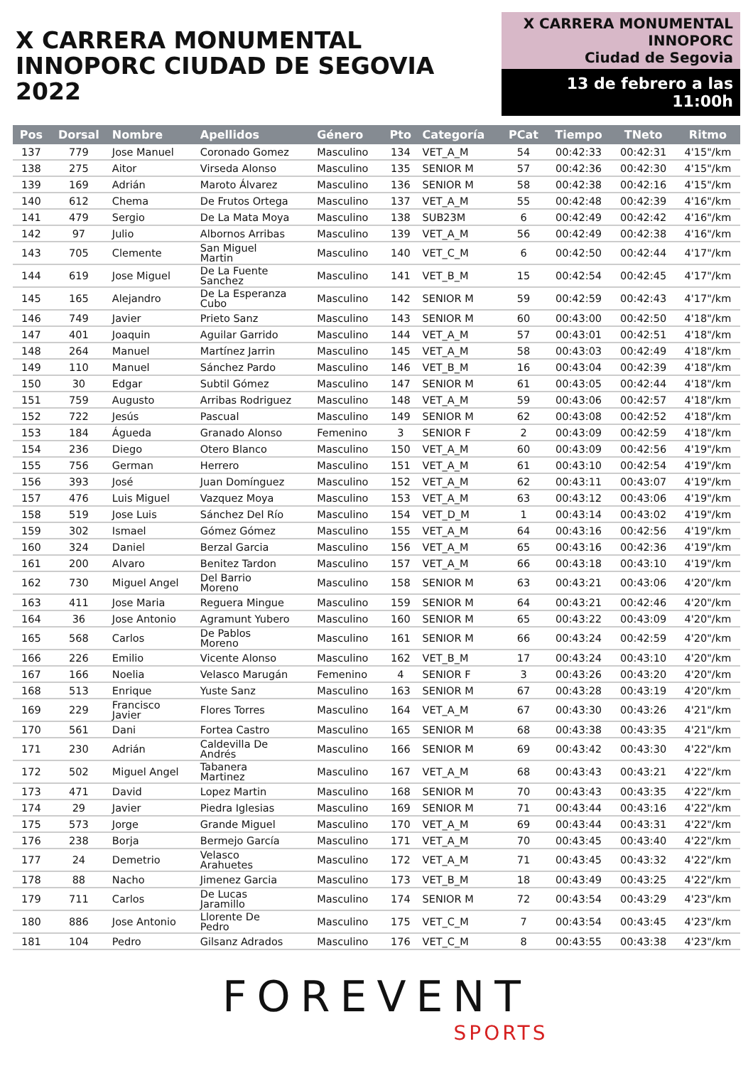X CARRERA MONUMENTAL
INNOPORC CIUDAD DE SEGOVIA 2022
X CARRERA MONUMENTAL
INNOPORC
Ciudad de Segovia
13 de febrero a las 11:00h
| Pos | Dorsal | Nombre | Apellidos | Género | Pto | Categoría | PCat | Tiempo | TNeto | Ritmo |
| --- | --- | --- | --- | --- | --- | --- | --- | --- | --- | --- |
| 137 | 779 | Jose Manuel | Coronado Gomez | Masculino | 134 | VET_A_M | 54 | 00:42:33 | 00:42:31 | 4'15"/km |
| 138 | 275 | Aitor | Virseda Alonso | Masculino | 135 | SENIOR M | 57 | 00:42:36 | 00:42:30 | 4'15"/km |
| 139 | 169 | Adrián | Maroto Álvarez | Masculino | 136 | SENIOR M | 58 | 00:42:38 | 00:42:16 | 4'15"/km |
| 140 | 612 | Chema | De Frutos Ortega | Masculino | 137 | VET_A_M | 55 | 00:42:48 | 00:42:39 | 4'16"/km |
| 141 | 479 | Sergio | De La Mata Moya | Masculino | 138 | SUB23M | 6 | 00:42:49 | 00:42:42 | 4'16"/km |
| 142 | 97 | Julio | Albornos Arribas | Masculino | 139 | VET_A_M | 56 | 00:42:49 | 00:42:38 | 4'16"/km |
| 143 | 705 | Clemente | San Miguel Martin | Masculino | 140 | VET_C_M | 6 | 00:42:50 | 00:42:44 | 4'17"/km |
| 144 | 619 | Jose Miguel | De La Fuente Sanchez | Masculino | 141 | VET_B_M | 15 | 00:42:54 | 00:42:45 | 4'17"/km |
| 145 | 165 | Alejandro | De La Esperanza Cubo | Masculino | 142 | SENIOR M | 59 | 00:42:59 | 00:42:43 | 4'17"/km |
| 146 | 749 | Javier | Prieto Sanz | Masculino | 143 | SENIOR M | 60 | 00:43:00 | 00:42:50 | 4'18"/km |
| 147 | 401 | Joaquin | Aguilar Garrido | Masculino | 144 | VET_A_M | 57 | 00:43:01 | 00:42:51 | 4'18"/km |
| 148 | 264 | Manuel | Martínez Jarrin | Masculino | 145 | VET_A_M | 58 | 00:43:03 | 00:42:49 | 4'18"/km |
| 149 | 110 | Manuel | Sánchez Pardo | Masculino | 146 | VET_B_M | 16 | 00:43:04 | 00:42:39 | 4'18"/km |
| 150 | 30 | Edgar | Subtil Gómez | Masculino | 147 | SENIOR M | 61 | 00:43:05 | 00:42:44 | 4'18"/km |
| 151 | 759 | Augusto | Arribas Rodriguez | Masculino | 148 | VET_A_M | 59 | 00:43:06 | 00:42:57 | 4'18"/km |
| 152 | 722 | Jesús | Pascual | Masculino | 149 | SENIOR M | 62 | 00:43:08 | 00:42:52 | 4'18"/km |
| 153 | 184 | Águeda | Granado Alonso | Femenino | 3 | SENIOR F | 2 | 00:43:09 | 00:42:59 | 4'18"/km |
| 154 | 236 | Diego | Otero Blanco | Masculino | 150 | VET_A_M | 60 | 00:43:09 | 00:42:56 | 4'19"/km |
| 155 | 756 | German | Herrero | Masculino | 151 | VET_A_M | 61 | 00:43:10 | 00:42:54 | 4'19"/km |
| 156 | 393 | José | Juan Domínguez | Masculino | 152 | VET_A_M | 62 | 00:43:11 | 00:43:07 | 4'19"/km |
| 157 | 476 | Luis Miguel | Vazquez Moya | Masculino | 153 | VET_A_M | 63 | 00:43:12 | 00:43:06 | 4'19"/km |
| 158 | 519 | Jose Luis | Sánchez Del Río | Masculino | 154 | VET_D_M | 1 | 00:43:14 | 00:43:02 | 4'19"/km |
| 159 | 302 | Ismael | Gómez Gómez | Masculino | 155 | VET_A_M | 64 | 00:43:16 | 00:42:56 | 4'19"/km |
| 160 | 324 | Daniel | Berzal Garcia | Masculino | 156 | VET_A_M | 65 | 00:43:16 | 00:42:36 | 4'19"/km |
| 161 | 200 | Alvaro | Benitez Tardon | Masculino | 157 | VET_A_M | 66 | 00:43:18 | 00:43:10 | 4'19"/km |
| 162 | 730 | Miguel Angel | Del Barrio Moreno | Masculino | 158 | SENIOR M | 63 | 00:43:21 | 00:43:06 | 4'20"/km |
| 163 | 411 | Jose Maria | Reguera Mingue | Masculino | 159 | SENIOR M | 64 | 00:43:21 | 00:42:46 | 4'20"/km |
| 164 | 36 | Jose Antonio | Agramunt Yubero | Masculino | 160 | SENIOR M | 65 | 00:43:22 | 00:43:09 | 4'20"/km |
| 165 | 568 | Carlos | De Pablos Moreno | Masculino | 161 | SENIOR M | 66 | 00:43:24 | 00:42:59 | 4'20"/km |
| 166 | 226 | Emilio | Vicente Alonso | Masculino | 162 | VET_B_M | 17 | 00:43:24 | 00:43:10 | 4'20"/km |
| 167 | 166 | Noelia | Velasco Marugán | Femenino | 4 | SENIOR F | 3 | 00:43:26 | 00:43:20 | 4'20"/km |
| 168 | 513 | Enrique | Yuste Sanz | Masculino | 163 | SENIOR M | 67 | 00:43:28 | 00:43:19 | 4'20"/km |
| 169 | 229 | Francisco Javier | Flores Torres | Masculino | 164 | VET_A_M | 67 | 00:43:30 | 00:43:26 | 4'21"/km |
| 170 | 561 | Dani | Fortea Castro | Masculino | 165 | SENIOR M | 68 | 00:43:38 | 00:43:35 | 4'21"/km |
| 171 | 230 | Adrián | Caldevilla De Andrés | Masculino | 166 | SENIOR M | 69 | 00:43:42 | 00:43:30 | 4'22"/km |
| 172 | 502 | Miguel Angel | Tabanera Martinez | Masculino | 167 | VET_A_M | 68 | 00:43:43 | 00:43:21 | 4'22"/km |
| 173 | 471 | David | Lopez Martin | Masculino | 168 | SENIOR M | 70 | 00:43:43 | 00:43:35 | 4'22"/km |
| 174 | 29 | Javier | Piedra Iglesias | Masculino | 169 | SENIOR M | 71 | 00:43:44 | 00:43:16 | 4'22"/km |
| 175 | 573 | Jorge | Grande Miguel | Masculino | 170 | VET_A_M | 69 | 00:43:44 | 00:43:31 | 4'22"/km |
| 176 | 238 | Borja | Bermejo García | Masculino | 171 | VET_A_M | 70 | 00:43:45 | 00:43:40 | 4'22"/km |
| 177 | 24 | Demetrio | Velasco Arahuetes | Masculino | 172 | VET_A_M | 71 | 00:43:45 | 00:43:32 | 4'22"/km |
| 178 | 88 | Nacho | Jimenez Garcia | Masculino | 173 | VET_B_M | 18 | 00:43:49 | 00:43:25 | 4'22"/km |
| 179 | 711 | Carlos | De Lucas Jaramillo | Masculino | 174 | SENIOR M | 72 | 00:43:54 | 00:43:29 | 4'23"/km |
| 180 | 886 | Jose Antonio | Llorente De Pedro | Masculino | 175 | VET_C_M | 7 | 00:43:54 | 00:43:45 | 4'23"/km |
| 181 | 104 | Pedro | Gilsanz Adrados | Masculino | 176 | VET_C_M | 8 | 00:43:55 | 00:43:38 | 4'23"/km |
FOREVENT
SPORTS